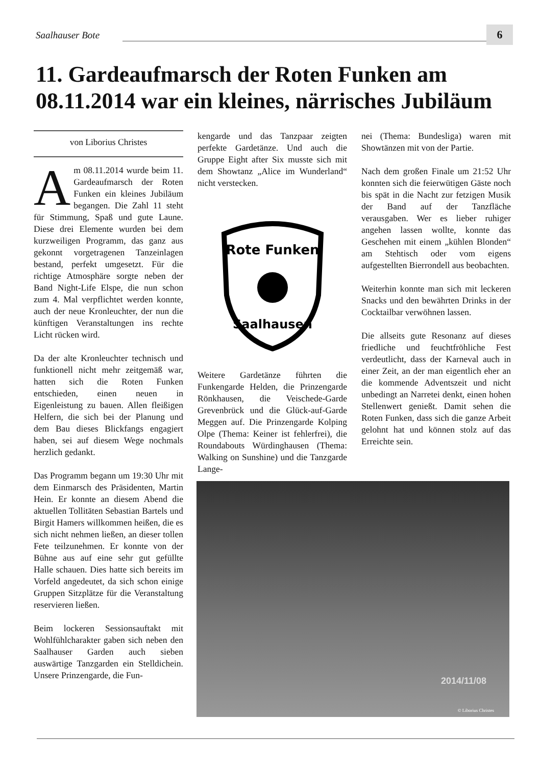Saalhauser Bote 6
11. Gardeaufmarsch der Roten Funken am 08.11.2014 war ein kleines, närrisches Jubiläum
von Liborius Christes
Am 08.11.2014 wurde beim 11. Gardeaufmarsch der Roten Funken ein kleines Jubiläum begangen. Die Zahl 11 steht für Stimmung, Spaß und gute Laune. Diese drei Elemente wurden bei dem kurzweiligen Programm, das ganz aus gekonnt vorgetragenen Tanzeinlagen bestand, perfekt umgesetzt. Für die richtige Atmosphäre sorgte neben der Band Night-Life Elspe, die nun schon zum 4. Mal verpflichtet werden konnte, auch der neue Kronleuchter, der nun die künftigen Veranstaltungen ins rechte Licht rücken wird.
Da der alte Kronleuchter technisch und funktionell nicht mehr zeitgemäß war, hatten sich die Roten Funken entschieden, einen neuen in Eigenleistung zu bauen. Allen fleißigen Helfern, die sich bei der Planung und dem Bau dieses Blickfangs engagiert haben, sei auf diesem Wege nochmals herzlich gedankt.
Das Programm begann um 19:30 Uhr mit dem Einmarsch des Präsidenten, Martin Hein. Er konnte an diesem Abend die aktuellen Tollitäten Sebastian Bartels und Birgit Hamers willkommen heißen, die es sich nicht nehmen ließen, an dieser tollen Fete teilzunehmen. Er konnte von der Bühne aus auf eine sehr gut gefüllte Halle schauen. Dies hatte sich bereits im Vorfeld angedeutet, da sich schon einige Gruppen Sitzplätze für die Veranstaltung reservieren ließen.
Beim lockeren Sessionsauftakt mit Wohlfühlcharakter gaben sich neben den Saalhauser Garden auch sieben auswärtige Tanzgarden ein Stelldichein. Unsere Prinzengarde, die Fun-
kengarde und das Tanzpaar zeigten perfekte Gardetänze. Und auch die Gruppe Eight after Six musste sich mit dem Showtanz „Alice im Wunderland“ nicht verstecken.
Rote Funken
Saalhausen
Weitere Gardetänze führten die Funkengarde Helden, die Prinzengarde Rönkhausen, die Veischede-Garde Grevenbrück und die Glück-auf-Garde Meggen auf. Die Prinzengarde Kolping Olpe (Thema: Keiner ist fehlerfrei), die Roundabouts Würdinghausen (Thema: Walking on Sunshine) und die Tanzgarde Lange-
nei (Thema: Bundesliga) waren mit Showtänzen mit von der Partie.
Nach dem großen Finale um 21:52 Uhr konnten sich die feierwütigen Gäste noch bis spät in die Nacht zur fetzigen Musik der Band auf der Tanzfläche verausgaben. Wer es lieber ruhiger angehen lassen wollte, konnte das Geschehen mit einem „kühlen Blonden“ am Stehtisch oder vom eigens aufgestellten Bierrondell aus beobachten.
Weiterhin konnte man sich mit leckeren Snacks und den bewährten Drinks in der Cocktailbar verwöhnen lassen.
Die allseits gute Resonanz auf dieses friedliche und feuchtfröhliche Fest verdeutlicht, dass der Karneval auch in einer Zeit, an der man eigentlich eher an die kommende Adventszeit und nicht unbedingt an Narretei denkt, einen hohen Stellenwert genießt. Damit sehen die Roten Funken, dass sich die ganze Arbeit gelohnt hat und können stolz auf das Erreichte sein.
2014/11/08
© Liborius Christes